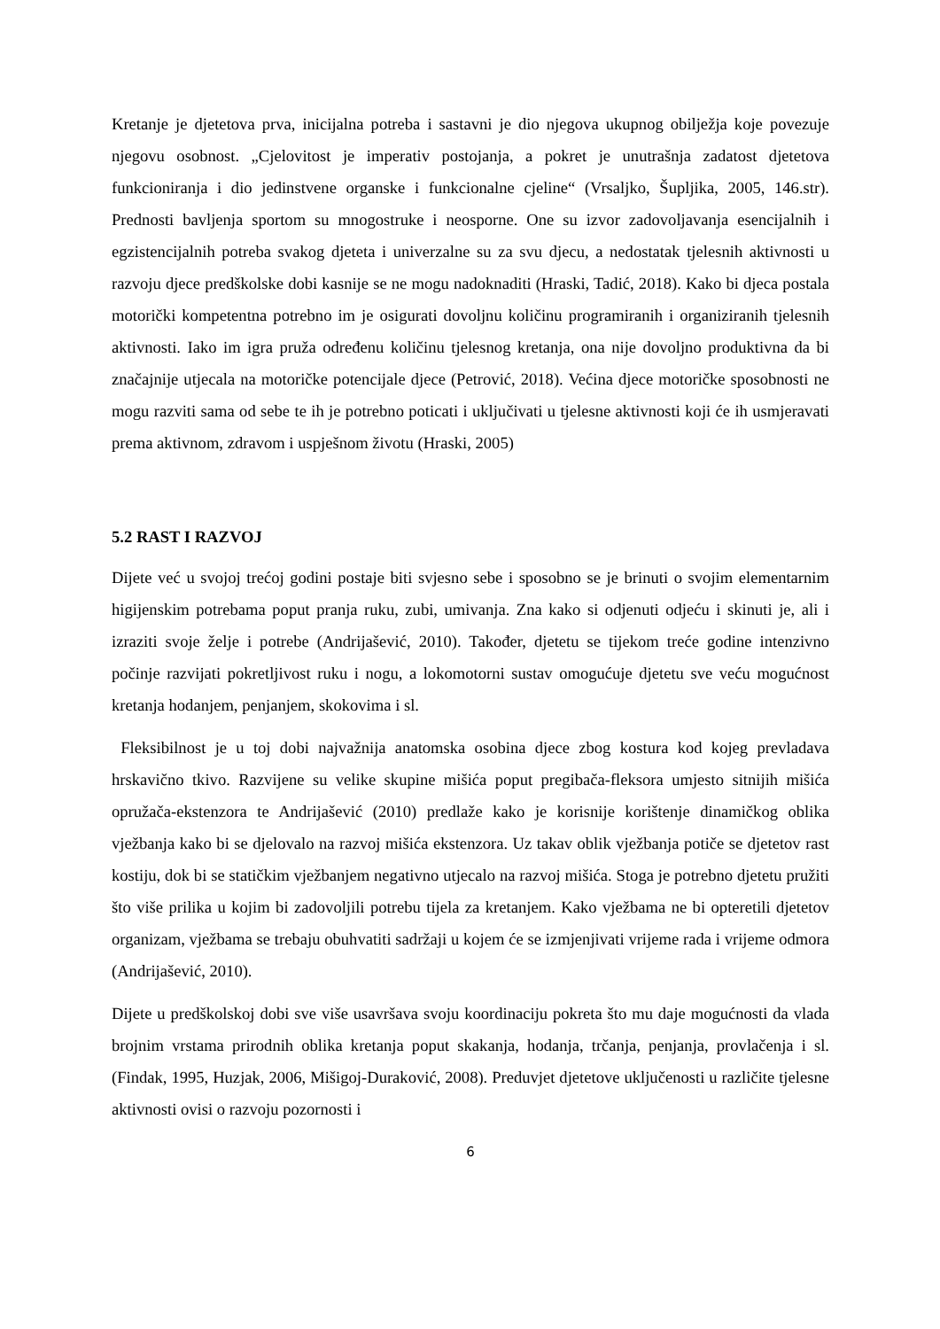Kretanje je djetetova prva, inicijalna potreba i sastavni je dio njegova ukupnog obilježja koje povezuje njegovu osobnost. „Cjelovitost je imperativ postojanja, a pokret je unutrašnja zadatost djetetova funkcioniranja i dio jedinstvene organske i funkcionalne cjeline“ (Vrsaljko, Šupljika, 2005, 146.str). Prednosti bavljenja sportom su mnogostruke i neosporne. One su izvor zadovoljavanja esencijalnih i egzistencijalnih potreba svakog djeteta i univerzalne su za svu djecu, a nedostatak tjelesnih aktivnosti u razvoju djece predškolske dobi kasnije se ne mogu nadoknaditi (Hraski, Tadić, 2018). Kako bi djeca postala motorički kompetentna potrebno im je osigurati dovoljnu količinu programiranih i organiziranih tjelesnih aktivnosti. Iako im igra pruža određenu količinu tjelesnog kretanja, ona nije dovoljno produktivna da bi značajnije utjecala na motoričke potencijale djece (Petrović, 2018). Većina djece motoričke sposobnosti ne mogu razviti sama od sebe te ih je potrebno poticati i uključivati u tjelesne aktivnosti koji će ih usmjeravati prema aktivnom, zdravom i uspješnom životu (Hraski, 2005)
5.2 RAST I RAZVOJ
Dijete već u svojoj trećoj godini postaje biti svjesno sebe i sposobno se je brinuti o svojim elementarnim higijenskim potrebama poput pranja ruku, zubi, umivanja. Zna kako si odjenuti odjeću i skinuti je, ali i izraziti svoje želje i potrebe (Andrijašević, 2010). Također, djetetu se tijekom treće godine intenzivno počinje razvijati pokretljivost ruku i nogu, a lokomotorni sustav omogućuje djetetu sve veću mogućnost kretanja hodanjem, penjanjem, skokovima i sl.
Fleksibilnost je u toj dobi najvažnija anatomska osobina djece zbog kostura kod kojeg prevladava hrskavično tkivo. Razvijene su velike skupine mišića poput pregibača-fleksora umjesto sitnijih mišića opružača-ekstenzora te Andrijašević (2010) predlaže kako je korisnije korištenje dinamičkog oblika vježbanja kako bi se djelovalo na razvoj mišića ekstenzora. Uz takav oblik vježbanja potiče se djetetov rast kostiju, dok bi se statičkim vježbanjem negativno utjecalo na razvoj mišića. Stoga je potrebno djetetu pružiti što više prilika u kojim bi zadovoljili potrebu tijela za kretanjem. Kako vježbama ne bi opteretili djetetov organizam, vježbama se trebaju obuhvatiti sadržaji u kojem će se izmjenjivati vrijeme rada i vrijeme odmora (Andrijašević, 2010).
Dijete u predškolskoj dobi sve više usavršava svoju koordinaciju pokreta što mu daje mogućnosti da vlada brojnim vrstama prirodnih oblika kretanja poput skakanja, hodanja, trčanja, penjanja, provlačenja i sl. (Findak, 1995, Huzjak, 2006, Mišigoj-Duraković, 2008). Preduvjet djetetove uključenosti u različite tjelesne aktivnosti ovisi o razvoju pozornosti i
6